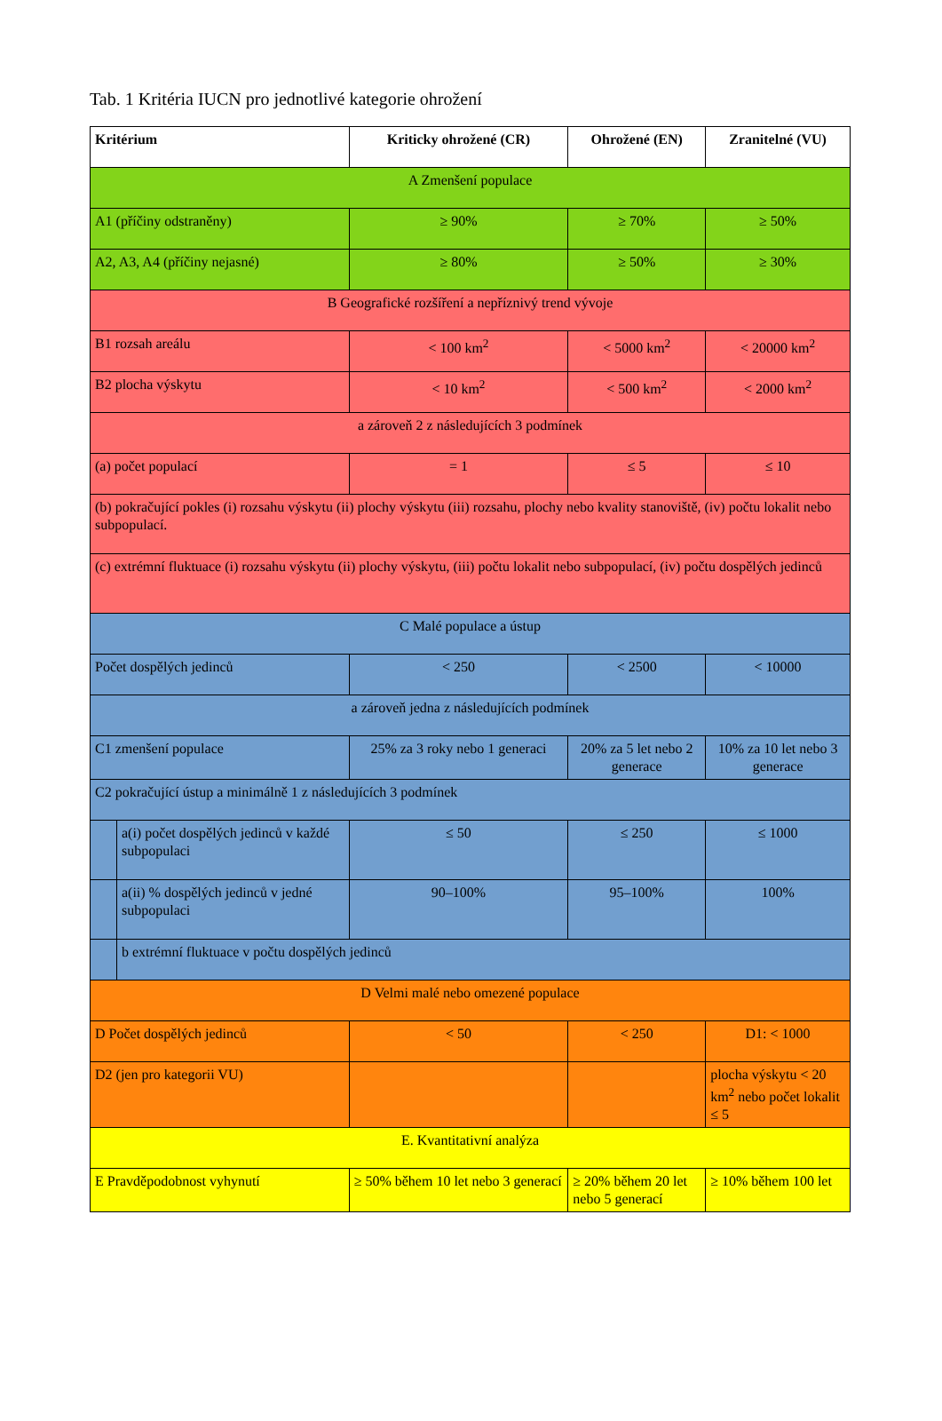Tab. 1 Kritéria IUCN pro jednotlivé kategorie ohrožení
| Kritérium | | Kriticky ohrožené (CR) | Ohrožené (EN) | Zranitelné (VU) |
| --- | --- | --- | --- | --- |
| A Zmenšení populace | | | | |
| A1 (příčiny odstraněny) | | ≥ 90% | ≥ 70% | ≥ 50% |
| A2, A3, A4 (příčiny nejasné) | | ≥ 80% | ≥ 50% | ≥ 30% |
| B Geografické rozšíření a nepříznivý trend vývoje | | | | |
| B1 rozsah areálu | | < 100 km<sup>2</sup> | < 5000 km<sup>2</sup> | < 20000 km<sup>2</sup> |
| B2 plocha výskytu | | < 10 km<sup>2</sup> | < 500 km<sup>2</sup> | < 2000 km<sup>2</sup> |
| a zároveň 2 z následujících 3 podmínek | | | | |
| (a) počet populací | | = 1 | ≤ 5 | ≤ 10 |
| (b) pokračující pokles (i) rozsahu výskytu (ii) plochy výskytu (iii) rozsahu, plochy nebo kvality stanoviště, (iv) počtu lokalit nebo subpopulací. | | | | |
| (c) extrémní fluktuace (i) rozsahu výskytu (ii) plochy výskytu, (iii) počtu lokalit nebo subpopulací, (iv) počtu dospělých jedinců | | | | |
| C Malé populace a ústup | | | | |
| Počet dospělých jedinců | | < 250 | < 2500 | < 10000 |
| a zároveň jedna z následujících podmínek | | | | |
| C1 zmenšení populace | | 25% za 3 roky nebo 1 generaci | 20% za 5 let nebo 2 generace | 10% za 10 let nebo 3 generace |
| C2 pokračující ústup a minimálně 1 z následujících 3 podmínek | | | | |
| | a(i) počet dospělých jedinců v každé subpopulaci | ≤ 50 | ≤ 250 | ≤ 1000 |
| | a(ii) % dospělých jedinců v jedné subpopulaci | 90–100% | 95–100% | 100% |
| | b extrémní fluktuace v počtu dospělých jedinců | | | |
| D Velmi malé nebo omezené populace | | | | |
| D Počet dospělých jedinců | | < 50 | < 250 | D1: < 1000 |
| D2 (jen pro kategorii VU) | | | | plocha výskytu < 20 km<sup>2</sup> nebo počet lokalit ≤ 5 |
| E. Kvantitativní analýza | | | | |
| E Pravděpodobnost vyhynutí | | ≥ 50% během 10 let nebo 3 generací | ≥ 20% během 20 let nebo 5 generací | ≥ 10% během 100 let |